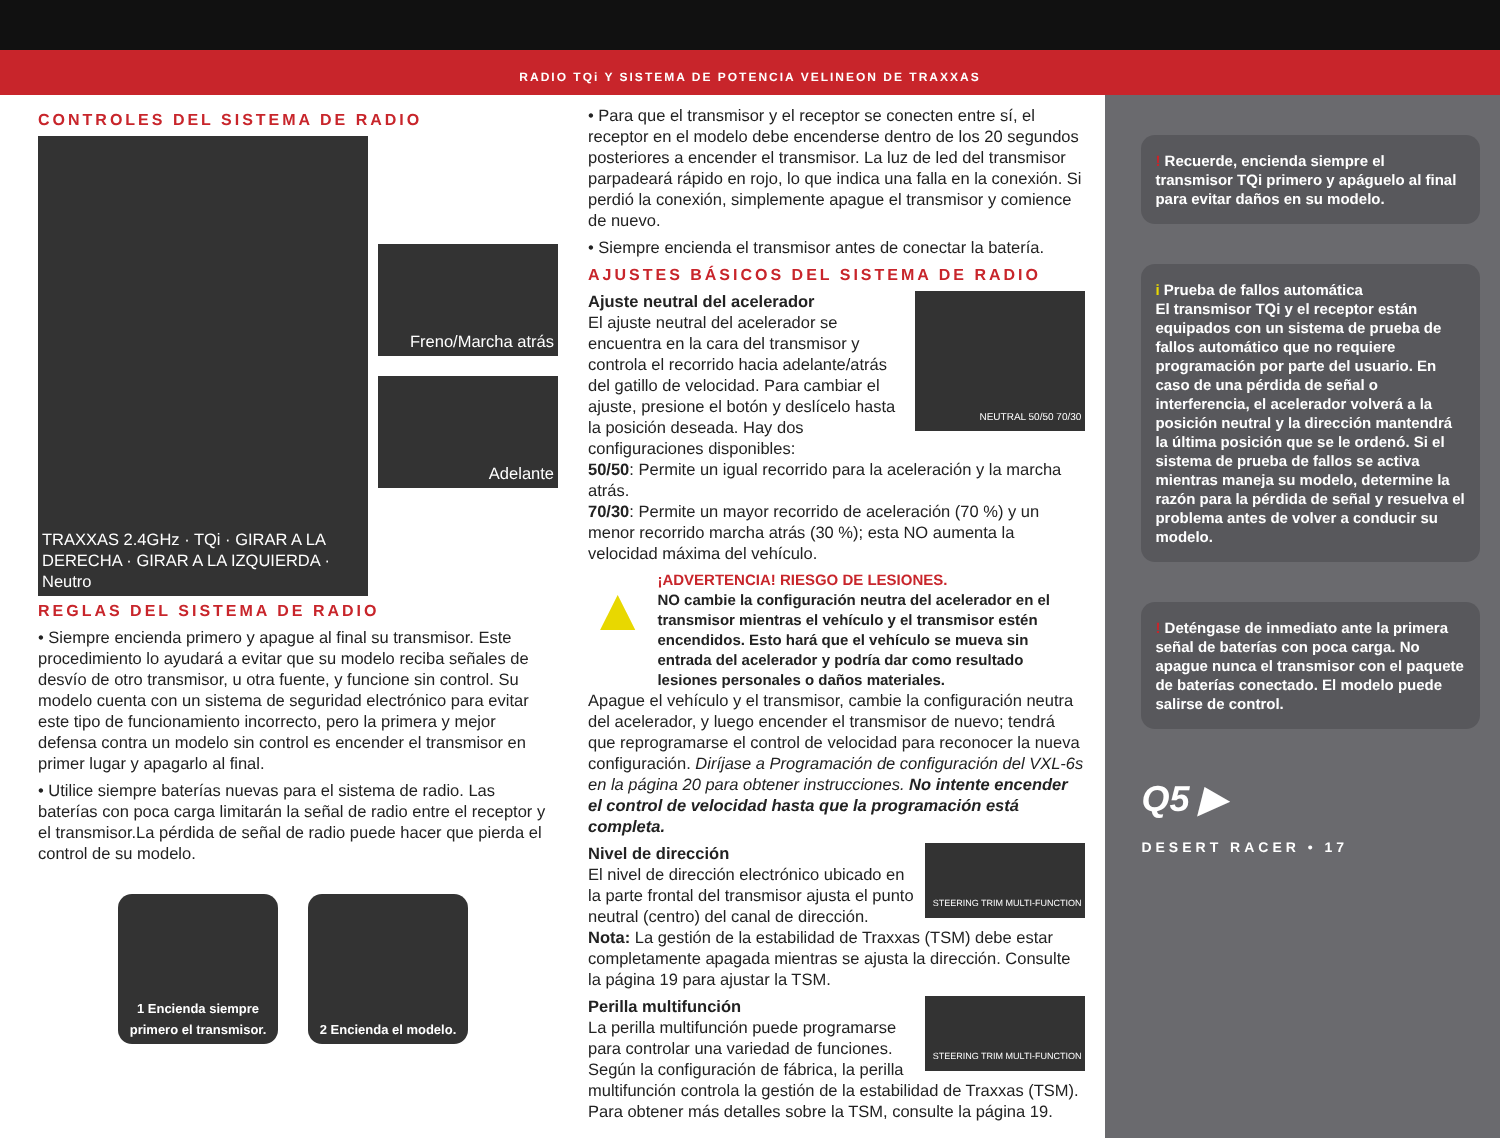RADIO TQi Y SISTEMA DE POTENCIA VELINEON DE TRAXXAS
CONTROLES DEL SISTEMA DE RADIO
TRAXXAS 2.4GHz · TQi · GIRAR A LA DERECHA · GIRAR A LA IZQUIERDA · Neutro
Freno/Marcha atrás
Adelante
REGLAS DEL SISTEMA DE RADIO
• Siempre encienda primero y apague al final su transmisor. Este procedimiento lo ayudará a evitar que su modelo reciba señales de desvío de otro transmisor, u otra fuente, y funcione sin control. Su modelo cuenta con un sistema de seguridad electrónico para evitar este tipo de funcionamiento incorrecto, pero la primera y mejor defensa contra un modelo sin control es encender el transmisor en primer lugar y apagarlo al final.
• Utilice siempre baterías nuevas para el sistema de radio. Las baterías con poca carga limitarán la señal de radio entre el receptor y el transmisor.La pérdida de señal de radio puede hacer que pierda el control de su modelo.
1 Encienda siempre primero el transmisor.
2 Encienda el modelo.
• Para que el transmisor y el receptor se conecten entre sí, el receptor en el modelo debe encenderse dentro de los 20 segundos posteriores a encender el transmisor. La luz de led del transmisor parpadeará rápido en rojo, lo que indica una falla en la conexión. Si perdió la conexión, simplemente apague el transmisor y comience de nuevo.
• Siempre encienda el transmisor antes de conectar la batería.
AJUSTES BÁSICOS DEL SISTEMA DE RADIO
Ajuste neutral del acelerador
El ajuste neutral del acelerador se encuentra en la cara del transmisor y controla el recorrido hacia adelante/atrás del gatillo de velocidad. Para cambiar el ajuste, presione el botón y deslícelo hasta la posición deseada. Hay dos configuraciones disponibles:
NEUTRAL 50/50 70/30
50/50: Permite un igual recorrido para la aceleración y la marcha atrás.
70/30: Permite un mayor recorrido de aceleración (70 %) y un menor recorrido marcha atrás (30 %); esta NO aumenta la velocidad máxima del vehículo.
▲
¡ADVERTENCIA! RIESGO DE LESIONES.
NO cambie la configuración neutra del acelerador en el transmisor mientras el vehículo y el transmisor estén encendidos. Esto hará que el vehículo se mueva sin entrada del acelerador y podría dar como resultado lesiones personales o daños materiales.
Apague el vehículo y el transmisor, cambie la configuración neutra del acelerador, y luego encender el transmisor de nuevo; tendrá que reprogramarse el control de velocidad para reconocer la nueva configuración. Diríjase a Programación de configuración del VXL-6s en la página 20 para obtener instrucciones. No intente encender el control de velocidad hasta que la programación está completa.
Nivel de dirección
El nivel de dirección electrónico ubicado en la parte frontal del transmisor ajusta el punto neutral (centro) del canal de dirección.
STEERING TRIM MULTI-FUNCTION
Nota: La gestión de la estabilidad de Traxxas (TSM) debe estar completamente apagada mientras se ajusta la dirección. Consulte la página 19 para ajustar la TSM.
Perilla multifunción
La perilla multifunción puede programarse para controlar una variedad de funciones. Según la configuración de fábrica, la perilla
STEERING TRIM MULTI-FUNCTION
multifunción controla la gestión de la estabilidad de Traxxas (TSM). Para obtener más detalles sobre la TSM, consulte la página 19.
! Recuerde, encienda siempre el transmisor TQi primero y apáguelo al final para evitar daños en su modelo.
i Prueba de fallos automática
El transmisor TQi y el receptor están equipados con un sistema de prueba de fallos automático que no requiere programación por parte del usuario. En caso de una pérdida de señal o interferencia, el acelerador volverá a la posición neutral y la dirección mantendrá la última posición que se le ordenó. Si el sistema de prueba de fallos se activa mientras maneja su modelo, determine la razón para la pérdida de señal y resuelva el problema antes de volver a conducir su modelo.
! Deténgase de inmediato ante la primera señal de baterías con poca carga. No apague nunca el transmisor con el paquete de baterías conectado. El modelo puede salirse de control.
Q5 ▶
DESERT RACER • 17